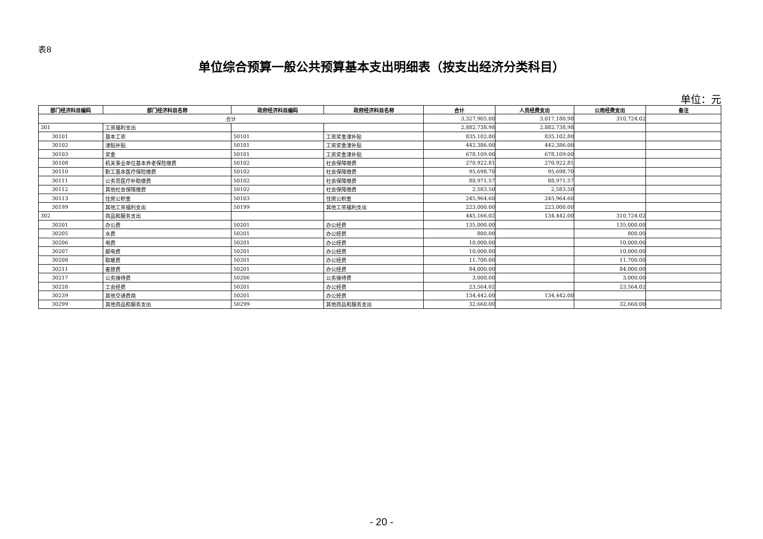表8
单位综合预算一般公共预算基本支出明细表（按支出经济分类科目）
单位：元
| 部门经济科目编码 | 部门经济科目名称 | 政府经济科目编码 | 政府经济科目名称 | 合计 | 人员经费支出 | 公用经费支出 | 备注 |
| --- | --- | --- | --- | --- | --- | --- | --- |
| 合计 | | | | 3,327,905.00 | 3,017,180.98 | 310,724.02 | |
| 301 | 工资福利支出 | | | 2,882,738.98 | 2,882,738.98 | | |
| 30101 | 基本工资 | 50101 | 工资奖金津补贴 | 835,102.80 | 835,102.80 | | |
| 30102 | 津贴补贴 | 50101 | 工资奖金津补贴 | 442,386.00 | 442,386.00 | | |
| 30103 | 奖金 | 50101 | 工资奖金津补贴 | 678,109.00 | 678,109.00 | | |
| 30108 | 机关事业单位基本养老保险缴费 | 50102 | 社会保障缴费 | 270,922.81 | 270,922.81 | | |
| 30110 | 职工基本医疗保险缴费 | 50102 | 社会保障缴费 | 95,698.70 | 95,698.70 | | |
| 30111 | 公务员医疗补助缴费 | 50102 | 社会保障缴费 | 88,971.57 | 88,971.57 | | |
| 30112 | 其他社会保障缴费 | 50102 | 社会保障缴费 | 2,583.50 | 2,583.50 | | |
| 30113 | 住房公积金 | 50103 | 住房公积金 | 245,964.60 | 245,964.60 | | |
| 30199 | 其他工资福利支出 | 50199 | 其他工资福利支出 | 223,000.00 | 223,000.00 | | |
| 302 | 商品和服务支出 | | | 445,166.02 | 134,442.00 | 310,724.02 | |
| 30201 | 办公费 | 50201 | 办公经费 | 135,000.00 | | 135,000.00 | |
| 30205 | 水费 | 50201 | 办公经费 | 800.00 | | 800.00 | |
| 30206 | 电费 | 50201 | 办公经费 | 10,000.00 | | 10,000.00 | |
| 30207 | 邮电费 | 50201 | 办公经费 | 10,000.00 | | 10,000.00 | |
| 30208 | 取暖费 | 50201 | 办公经费 | 11,700.00 | | 11,700.00 | |
| 30211 | 差旅费 | 50201 | 办公经费 | 84,000.00 | | 84,000.00 | |
| 30217 | 公务接待费 | 50206 | 公务接待费 | 3,000.00 | | 3,000.00 | |
| 30228 | 工会经费 | 50201 | 办公经费 | 23,564.02 | | 23,564.02 | |
| 30239 | 其他交通费用 | 50201 | 办公经费 | 134,442.00 | 134,442.00 | | |
| 30299 | 其他商品和服务支出 | 50299 | 其他商品和服务支出 | 32,660.00 | | 32,660.00 | |
- 20 -